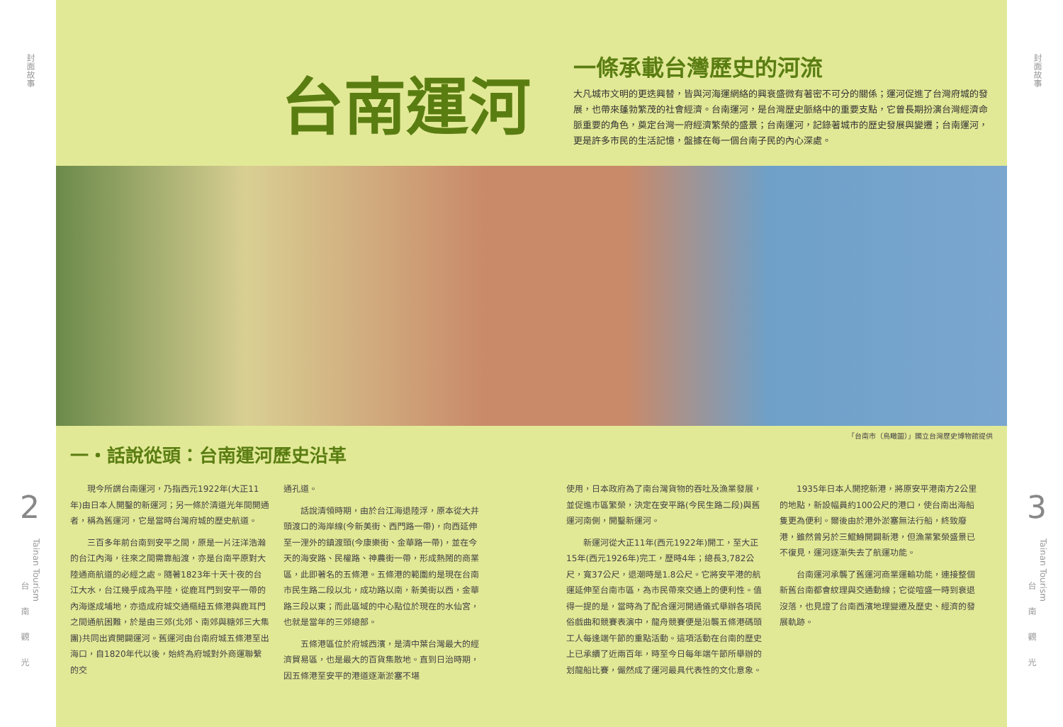封面故事
2
Tainan Tourism
台南觀光
台南運河
一條承載台灣歷史的河流
大凡城市文明的更迭興替，皆與河海運網絡的興衰盛微有著密不可分的關係；運河促進了台灣府城的發展，也帶來蓬勃繁茂的社會經濟。台南運河，是台灣歷史脈絡中的重要支點，它曾長期扮演台灣經濟命脈重要的角色，奠定台灣一府經濟繁榮的盛景；台南運河，記錄著城市的歷史發展與變遷；台南運河，更是許多市民的生活記憶，盤據在每一個台南子民的內心深處。
「台南市（鳥瞰圖）」國立台灣歷史博物館提供
一・話說從頭：台南運河歷史沿革
現今所謂台南運河，乃指西元1922年(大正11年)由日本人開鑿的新運河；另一條於清道光年間開通者，稱為舊運河，它是當時台灣府城的歷史航道。
三百多年前台南到安平之間，原是一片汪洋浩瀚的台江內海，往來之間需靠船渡，亦是台南平原對大陸通商航道的必經之處。隨著1823年十天十夜的台江大水，台江幾乎成為平陸，從鹿耳門到安平一帶的內海遂成埔地，亦造成府城交通樞紐五條港與鹿耳門之間通航困難，於是由三郊(北郊、南郊與糖郊三大集團)共同出資開闢運河。舊運河由台南府城五條港至出海口，自1820年代以後，始終為府城對外商運聯繫的交
通孔道。
話說清領時期，由於台江海退陸浮，原本從大井頭渡口的海岸線(今新美街、西門路一帶)，向西延伸至一浬外的鎮渡頭(今康樂街、金華路一帶)，並在今天的海安路、民權路、神農街一帶，形成熱鬧的商業區，此即著名的五條港。五條港的範圍約是現在台南市民生路二段以北，成功路以南，新美街以西，金華路三段以東；而此區域的中心點位於現在的水仙宮，也就是當年的三郊總部。
五條港區位於府城西濱，是清中葉台灣最大的經濟貿易區，也是最大的百貨集散地。直到日治時期，因五條港至安平的港道逐漸淤塞不堪
使用，日本政府為了南台灣貨物的吞吐及漁業發展，並促進市區繁榮，決定在安平路(今民生路二段)與舊運河南側，開鑿新運河。
新運河從大正11年(西元1922年)開工，至大正15年(西元1926年)完工，歷時4年；總長3,782公尺，寬37公尺，退潮時是1.8公尺。它將安平港的航運延伸至台南市區，為市民帶來交通上的便利性。值得一提的是，當時為了配合運河開通儀式舉辦各項民俗戲曲和競賽表演中，龍舟競賽便是沿襲五條港碼頭工人每逢端午節的重點活動。這項活動在台南的歷史上已承續了近兩百年，時至今日每年端午節所舉辦的划龍船比賽，儼然成了運河最具代表性的文化意象。
1935年日本人開挖新港，將原安平港南方2公里的地點，新設幅員約100公尺的港口，使台南出海船隻更為便利。爾後由於港外淤塞無法行船，終致廢港，雖然曾另於三鯤鯓開闢新港，但漁業繁榮盛景已不復見，運河逐漸失去了航運功能。
台南運河承襲了舊運河商業運輸功能，連接整個新舊台南都會紋理與交通動線；它從喧盛一時到衰退沒落，也見證了台南西濱地理變遷及歷史、經濟的發展軌跡。
封面故事
3
Tainan Tourism
台南觀光